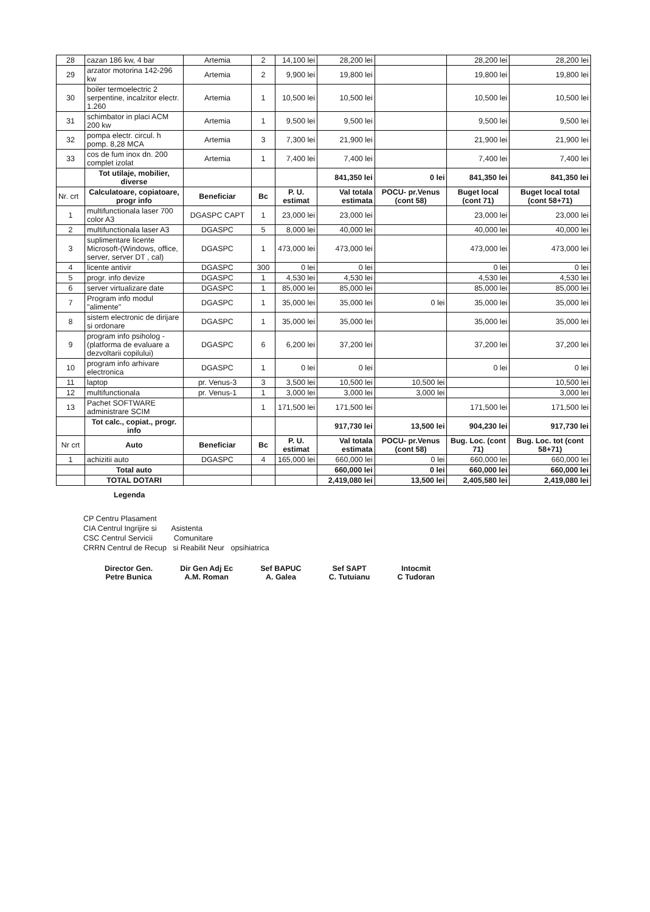| 28 | cazan 186 kw, 4 bar | Artemia | 2 | 14,100 lei | 28,200 lei | | 28,200 lei | 28,200 lei |
| 29 | arzator motorina 142-296 kw | Artemia | 2 | 9,900 lei | 19,800 lei | | 19,800 lei | 19,800 lei |
| 30 | boiler termoelectric 2 serpentine, incalzitor electr. 1.260 | Artemia | 1 | 10,500 lei | 10,500 lei | | 10,500 lei | 10,500 lei |
| 31 | schimbator in placi ACM 200 kw | Artemia | 1 | 9,500 lei | 9,500 lei | | 9,500 lei | 9,500 lei |
| 32 | pompa electr. circul. h pomp. 8,28 MCA | Artemia | 3 | 7,300 lei | 21,900 lei | | 21,900 lei | 21,900 lei |
| 33 | cos de fum inox dn. 200 complet izolat | Artemia | 1 | 7,400 lei | 7,400 lei | | 7,400 lei | 7,400 lei |
| | Tot utilaje, mobilier, diverse | | | | 841,350 lei | 0 lei | 841,350 lei | 841,350 lei |
| Nr. crt | Calculatoare, copiatoare, progr info | Beneficiar | Bc | P. U. estimat | Val totala estimata | POCU- pr.Venus (cont 58) | Buget local (cont 71) | Buget local total (cont 58+71) |
| 1 | multifunctionala laser 700 color A3 | DGASPC CAPT | 1 | 23,000 lei | 23,000 lei | | 23,000 lei | 23,000 lei |
| 2 | multifunctionala laser A3 | DGASPC | 5 | 8,000 lei | 40,000 lei | | 40,000 lei | 40,000 lei |
| 3 | suplimentare licente Microsoft-(Windows, office, server, server DT , cal) | DGASPC | 1 | 473,000 lei | 473,000 lei | | 473,000 lei | 473,000 lei |
| 4 | licente antivir | DGASPC | 300 | 0 lei | 0 lei | | 0 lei | 0 lei |
| 5 | progr. info devize | DGASPC | 1 | 4,530 lei | 4,530 lei | | 4,530 lei | 4,530 lei |
| 6 | server virtualizare date | DGASPC | 1 | 85,000 lei | 85,000 lei | | 85,000 lei | 85,000 lei |
| 7 | Program info modul "alimente" | DGASPC | 1 | 35,000 lei | 35,000 lei | 0 lei | 35,000 lei | 35,000 lei |
| 8 | sistem electronic de dirijare si ordonare | DGASPC | 1 | 35,000 lei | 35,000 lei | | 35,000 lei | 35,000 lei |
| 9 | program info psiholog - (platforma de evaluare a dezvoltarii copilului) | DGASPC | 6 | 6,200 lei | 37,200 lei | | 37,200 lei | 37,200 lei |
| 10 | program info arhivare electronica | DGASPC | 1 | 0 lei | 0 lei | | 0 lei | 0 lei |
| 11 | laptop | pr. Venus-3 | 3 | 3,500 lei | 10,500 lei | 10,500 lei | | 10,500 lei |
| 12 | multifunctionala | pr. Venus-1 | 1 | 3,000 lei | 3,000 lei | 3,000 lei | | 3,000 lei |
| 13 | Pachet SOFTWARE administrare SCIM | | 1 | 171,500 lei | 171,500 lei | | 171,500 lei | 171,500 lei |
| | Tot calc., copiat., progr. info | | | | 917,730 lei | 13,500 lei | 904,230 lei | 917,730 lei |
| Nr crt | Auto | Beneficiar | Bc | P. U. estimat | Val totala estimata | POCU- pr.Venus (cont 58) | Bug. Loc. (cont 71) | Bug. Loc. tot (cont 58+71) |
| 1 | achizitii auto | DGASPC | 4 | 165,000 lei | 660,000 lei | 0 lei | 660,000 lei | 660,000 lei |
| | Total auto | | | | 660,000 lei | 0 lei | 660,000 lei | 660,000 lei |
| | TOTAL DOTARI | | | | 2,419,080 lei | 13,500 lei | 2,405,580 lei | 2,419,080 lei |
Legenda
CP Centru Plasament
CIA Centrul Ingrijire si Asistenta
CSC Centrul Servicii Comunitare
CRRN Centrul de Recup si Reabilit Neur opsihiatrica
Director Gen.
Petre Bunica
Dir Gen Adj Ec
A.M. Roman
Sef BAPUC
A. Galea
Sef SAPT
C. Tutuianu
Intocmit
C Tudoran